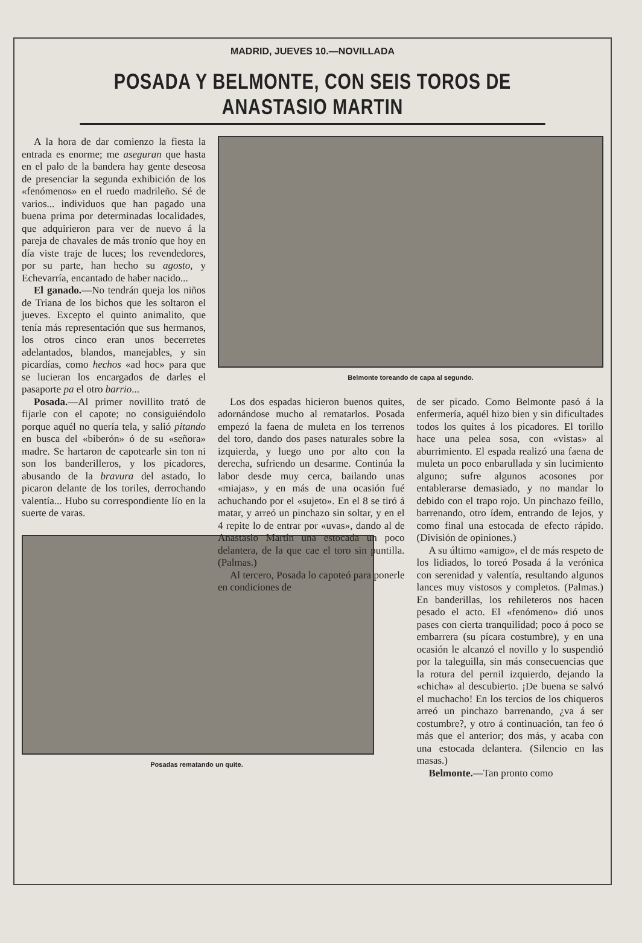MADRID, JUEVES 10.—NOVILLADA
POSADA Y BELMONTE, CON SEIS TOROS DE ANASTASIO MARTIN
A la hora de dar comienzo la fiesta la entrada es enorme; me aseguran que hasta en el palo de la bandera hay gente deseosa de presenciar la segunda exhibición de los «fenómenos» en el ruedo madrileño. Sé de varios... individuos que han pagado una buena prima por determinadas localidades, que adquirieron para ver de nuevo á la pareja de chavales de más tronío que hoy en día viste traje de luces; los revendedores, por su parte, han hecho su agosto, y Echevarría, encantado de haber nacido...
El ganado.—No tendrán queja los niños de Triana de los bichos que les soltaron el jueves. Excepto el quinto animalito, que tenía más representación que sus hermanos, los otros cinco eran unos becerretes adelantados, blandos, manejables, y sin picardías, como hechos «ad hoc» para que se lucieran los encargados de darles el pasaporte pa el otro barrio...
Posada.—Al primer novillito trató de fijarle con el capote; no consiguiéndolo porque aquél no quería tela, y salió pitando en busca del «biberón» ó de su «señora» madre. Se hartaron de capotearle sin ton ni son los banderilleros, y los picadores, abusando de la bravura del astado, lo picaron delante de los toriles, derrochando valentía... Hubo su correspondiente lío en la suerte de varas.
Posadas rematando un quite.
Belmonte toreando de capa al segundo.
Los dos espadas hicieron buenos quites, adornándose mucho al rematarlos. Posada empezó la faena de muleta en los terrenos del toro, dando dos pases naturales sobre la izquierda, y luego uno por alto con la derecha, sufriendo un desarme. Continúa la labor desde muy cerca, bailando unas «miajas», y en más de una ocasión fué achuchando por el «sujeto». En el 8 se tiró á matar, y arreó un pinchazo sin soltar, y en el 4 repite lo de entrar por «uvas», dando al de Anastasio Martín una estocada un poco delantera, de la que cae el toro sin puntilla. (Palmas.)
Al tercero, Posada lo capoteó para ponerle en condiciones de
de ser picado. Como Belmonte pasó á la enfermería, aquél hizo bien y sin dificultades todos los quites á los picadores. El torillo hace una pelea sosa, con «vistas» al aburrimiento. El espada realizó una faena de muleta un poco enbarullada y sin lucimiento alguno; sufre algunos acosones por entablerarse demasiado, y no mandar lo debido con el trapo rojo. Un pinchazo feíllo, barrenando, otro ídem, entrando de lejos, y como final una estocada de efecto rápido. (División de opiniones.)
A su último «amigo», el de más respeto de los lidiados, lo toreó Posada á la verónica con serenidad y valentía, resultando algunos lances muy vistosos y completos. (Palmas.) En banderillas, los rehileteros nos hacen pesado el acto. El «fenómeno» dió unos pases con cierta tranquilidad; poco á poco se embarrera (su pícara costumbre), y en una ocasión le alcanzó el novillo y lo suspendió por la taleguilla, sin más consecuencias que la rotura del pernil izquierdo, dejando la «chicha» al descubierto. ¡De buena se salvó el muchacho! En los tercios de los chiqueros arreó un pinchazo barrenando, ¿va á ser costumbre?, y otro á continuación, tan feo ó más que el anterior; dos más, y acaba con una estocada delantera. (Silencio en las masas.)
Belmonte.—Tan pronto como